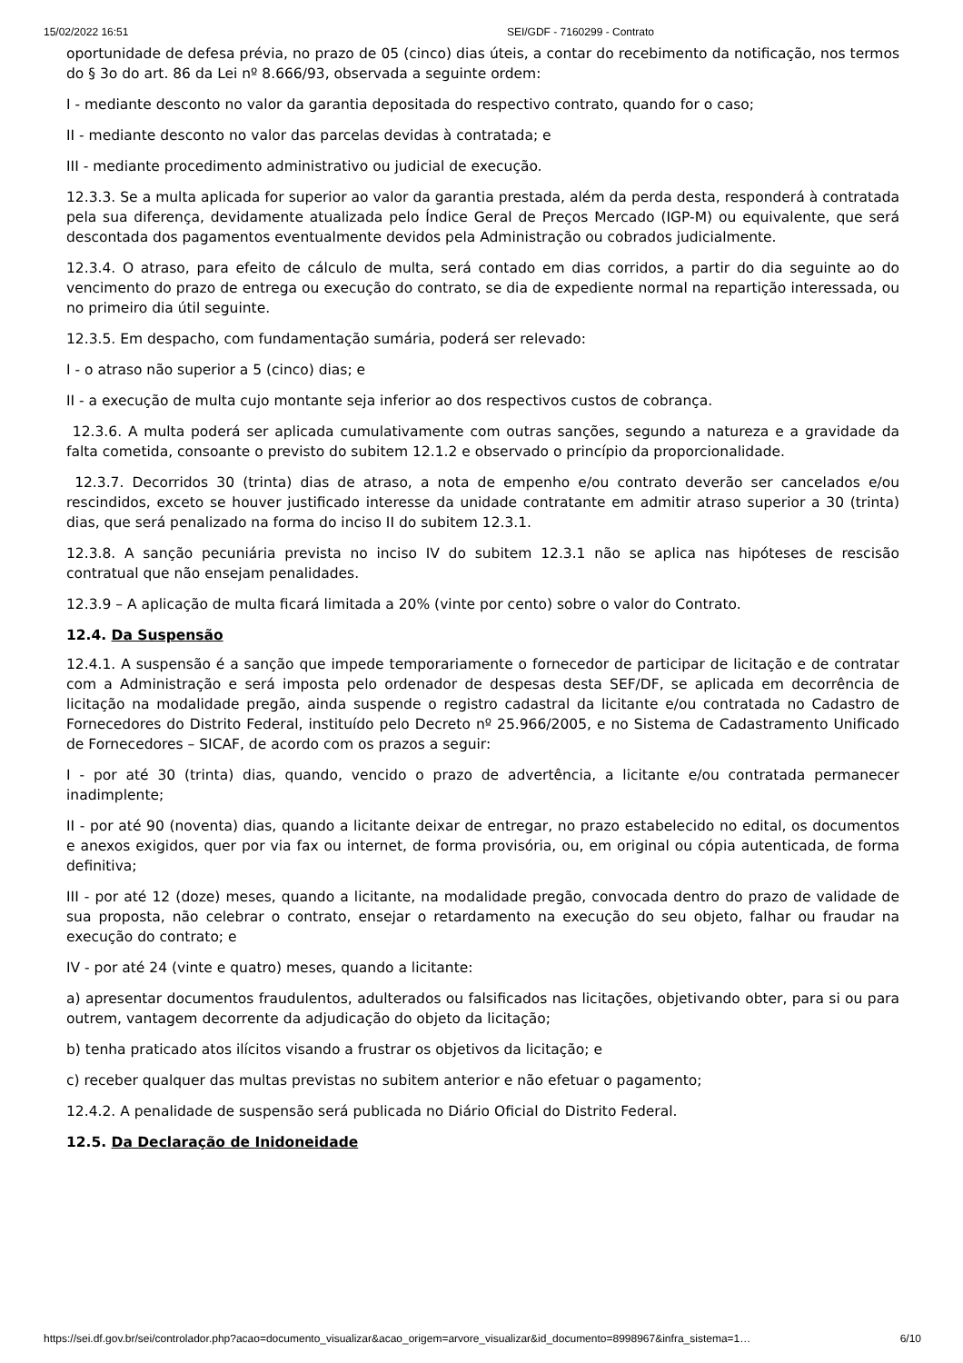15/02/2022 16:51 SEI/GDF - 7160299 - Contrato
oportunidade de defesa prévia, no prazo de 05 (cinco) dias úteis, a contar do recebimento da notificação, nos termos do § 3o do art. 86 da Lei nº 8.666/93, observada a seguinte ordem:
I - mediante desconto no valor da garantia depositada do respectivo contrato, quando for o caso;
II - mediante desconto no valor das parcelas devidas à contratada; e
III - mediante procedimento administrativo ou judicial de execução.
12.3.3. Se a multa aplicada for superior ao valor da garantia prestada, além da perda desta, responderá à contratada pela sua diferença, devidamente atualizada pelo Índice Geral de Preços Mercado (IGP-M) ou equivalente, que será descontada dos pagamentos eventualmente devidos pela Administração ou cobrados judicialmente.
12.3.4. O atraso, para efeito de cálculo de multa, será contado em dias corridos, a partir do dia seguinte ao do vencimento do prazo de entrega ou execução do contrato, se dia de expediente normal na repartição interessada, ou no primeiro dia útil seguinte.
12.3.5. Em despacho, com fundamentação sumária, poderá ser relevado:
I - o atraso não superior a 5 (cinco) dias; e
II - a execução de multa cujo montante seja inferior ao dos respectivos custos de cobrança.
12.3.6. A multa poderá ser aplicada cumulativamente com outras sanções, segundo a natureza e a gravidade da falta cometida, consoante o previsto do subitem 12.1.2 e observado o princípio da proporcionalidade.
12.3.7. Decorridos 30 (trinta) dias de atraso, a nota de empenho e/ou contrato deverão ser cancelados e/ou rescindidos, exceto se houver justificado interesse da unidade contratante em admitir atraso superior a 30 (trinta) dias, que será penalizado na forma do inciso II do subitem 12.3.1.
12.3.8. A sanção pecuniária prevista no inciso IV do subitem 12.3.1 não se aplica nas hipóteses de rescisão contratual que não ensejam penalidades.
12.3.9 – A aplicação de multa ficará limitada a 20% (vinte por cento) sobre o valor do Contrato.
12.4. Da Suspensão
12.4.1. A suspensão é a sanção que impede temporariamente o fornecedor de participar de licitação e de contratar com a Administração e será imposta pelo ordenador de despesas desta SEF/DF, se aplicada em decorrência de licitação na modalidade pregão, ainda suspende o registro cadastral da licitante e/ou contratada no Cadastro de Fornecedores do Distrito Federal, instituído pelo Decreto nº 25.966/2005, e no Sistema de Cadastramento Unificado de Fornecedores – SICAF, de acordo com os prazos a seguir:
I - por até 30 (trinta) dias, quando, vencido o prazo de advertência, a licitante e/ou contratada permanecer inadimplente;
II - por até 90 (noventa) dias, quando a licitante deixar de entregar, no prazo estabelecido no edital, os documentos e anexos exigidos, quer por via fax ou internet, de forma provisória, ou, em original ou cópia autenticada, de forma definitiva;
III - por até 12 (doze) meses, quando a licitante, na modalidade pregão, convocada dentro do prazo de validade de sua proposta, não celebrar o contrato, ensejar o retardamento na execução do seu objeto, falhar ou fraudar na execução do contrato; e
IV - por até 24 (vinte e quatro) meses, quando a licitante:
a) apresentar documentos fraudulentos, adulterados ou falsificados nas licitações, objetivando obter, para si ou para outrem, vantagem decorrente da adjudicação do objeto da licitação;
b) tenha praticado atos ilícitos visando a frustrar os objetivos da licitação; e
c) receber qualquer das multas previstas no subitem anterior e não efetuar o pagamento;
12.4.2. A penalidade de suspensão será publicada no Diário Oficial do Distrito Federal.
12.5. Da Declaração de Inidoneidade
https://sei.df.gov.br/sei/controlador.php?acao=documento_visualizar&acao_origem=arvore_visualizar&id_documento=8998967&infra_sistema=1… 6/10